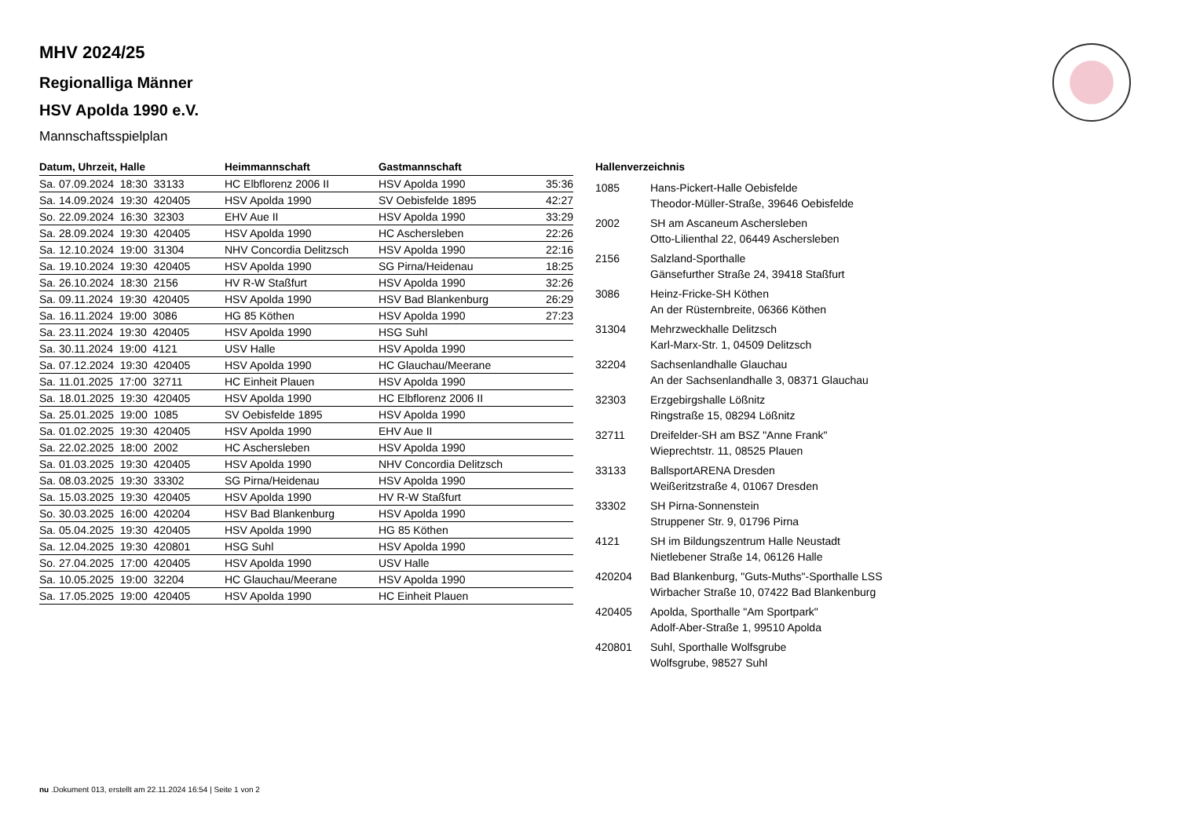MHV 2024/25
Regionalliga Männer
HSV Apolda 1990 e.V.
Mannschaftsspielplan
| Datum, Uhrzeit, Halle | Heimmannschaft | Gastmannschaft | |
| --- | --- | --- | --- |
| Sa. 07.09.2024 18:30 33133 | HC Elbflorenz 2006 II | HSV Apolda 1990 | 35:36 |
| Sa. 14.09.2024 19:30 420405 | HSV Apolda 1990 | SV Oebisfelde 1895 | 42:27 |
| So. 22.09.2024 16:30 32303 | EHV Aue II | HSV Apolda 1990 | 33:29 |
| Sa. 28.09.2024 19:30 420405 | HSV Apolda 1990 | HC Aschersleben | 22:26 |
| Sa. 12.10.2024 19:00 31304 | NHV Concordia Delitzsch | HSV Apolda 1990 | 22:16 |
| Sa. 19.10.2024 19:30 420405 | HSV Apolda 1990 | SG Pirna/Heidenau | 18:25 |
| Sa. 26.10.2024 18:30 2156 | HV R-W Staßfurt | HSV Apolda 1990 | 32:26 |
| Sa. 09.11.2024 19:30 420405 | HSV Apolda 1990 | HSV Bad Blankenburg | 26:29 |
| Sa. 16.11.2024 19:00 3086 | HG 85 Köthen | HSV Apolda 1990 | 27:23 |
| Sa. 23.11.2024 19:30 420405 | HSV Apolda 1990 | HSG Suhl | |
| Sa. 30.11.2024 19:00 4121 | USV Halle | HSV Apolda 1990 | |
| Sa. 07.12.2024 19:30 420405 | HSV Apolda 1990 | HC Glauchau/Meerane | |
| Sa. 11.01.2025 17:00 32711 | HC Einheit Plauen | HSV Apolda 1990 | |
| Sa. 18.01.2025 19:30 420405 | HSV Apolda 1990 | HC Elbflorenz 2006 II | |
| Sa. 25.01.2025 19:00 1085 | SV Oebisfelde 1895 | HSV Apolda 1990 | |
| Sa. 01.02.2025 19:30 420405 | HSV Apolda 1990 | EHV Aue II | |
| Sa. 22.02.2025 18:00 2002 | HC Aschersleben | HSV Apolda 1990 | |
| Sa. 01.03.2025 19:30 420405 | HSV Apolda 1990 | NHV Concordia Delitzsch | |
| Sa. 08.03.2025 19:30 33302 | SG Pirna/Heidenau | HSV Apolda 1990 | |
| Sa. 15.03.2025 19:30 420405 | HSV Apolda 1990 | HV R-W Staßfurt | |
| So. 30.03.2025 16:00 420204 | HSV Bad Blankenburg | HSV Apolda 1990 | |
| Sa. 05.04.2025 19:30 420405 | HSV Apolda 1990 | HG 85 Köthen | |
| Sa. 12.04.2025 19:30 420801 | HSG Suhl | HSV Apolda 1990 | |
| So. 27.04.2025 17:00 420405 | HSV Apolda 1990 | USV Halle | |
| Sa. 10.05.2025 19:00 32204 | HC Glauchau/Meerane | HSV Apolda 1990 | |
| Sa. 17.05.2025 19:00 420405 | HSV Apolda 1990 | HC Einheit Plauen | |
Hallenverzeichnis
| 1085 | Hans-Pickert-Halle Oebisfelde Theodor-Müller-Straße, 39646 Oebisfelde |
| 2002 | SH am Ascaneum Aschersleben Otto-Lilienthal 22, 06449 Aschersleben |
| 2156 | Salzland-Sporthalle Gänsefurther Straße 24, 39418 Staßfurt |
| 3086 | Heinz-Fricke-SH Köthen An der Rüsternbreite, 06366 Köthen |
| 31304 | Mehrzweckhalle Delitzsch Karl-Marx-Str. 1, 04509 Delitzsch |
| 32204 | Sachsenlandhalle Glauchau An der Sachsenlandhalle 3, 08371 Glauchau |
| 32303 | Erzgebirgshalle Lößnitz Ringstraße 15, 08294 Lößnitz |
| 32711 | Dreifelder-SH am BSZ "Anne Frank" Wieprechtstr. 11, 08525 Plauen |
| 33133 | BallsportARENA Dresden Weißeritzstraße 4, 01067 Dresden |
| 33302 | SH Pirna-Sonnenstein Struppener Str. 9, 01796 Pirna |
| 4121 | SH im Bildungszentrum Halle Neustadt Nietlebener Straße 14, 06126 Halle |
| 420204 | Bad Blankenburg, "Guts-Muths"-Sporthalle LSS Wirbacher Straße 10, 07422 Bad Blankenburg |
| 420405 | Apolda, Sporthalle "Am Sportpark" Adolf-Aber-Straße 1, 99510 Apolda |
| 420801 | Suhl, Sporthalle Wolfsgrube Wolfsgrube, 98527 Suhl |
nu .Dokument 013, erstellt am 22.11.2024 16:54 | Seite 1 von 2